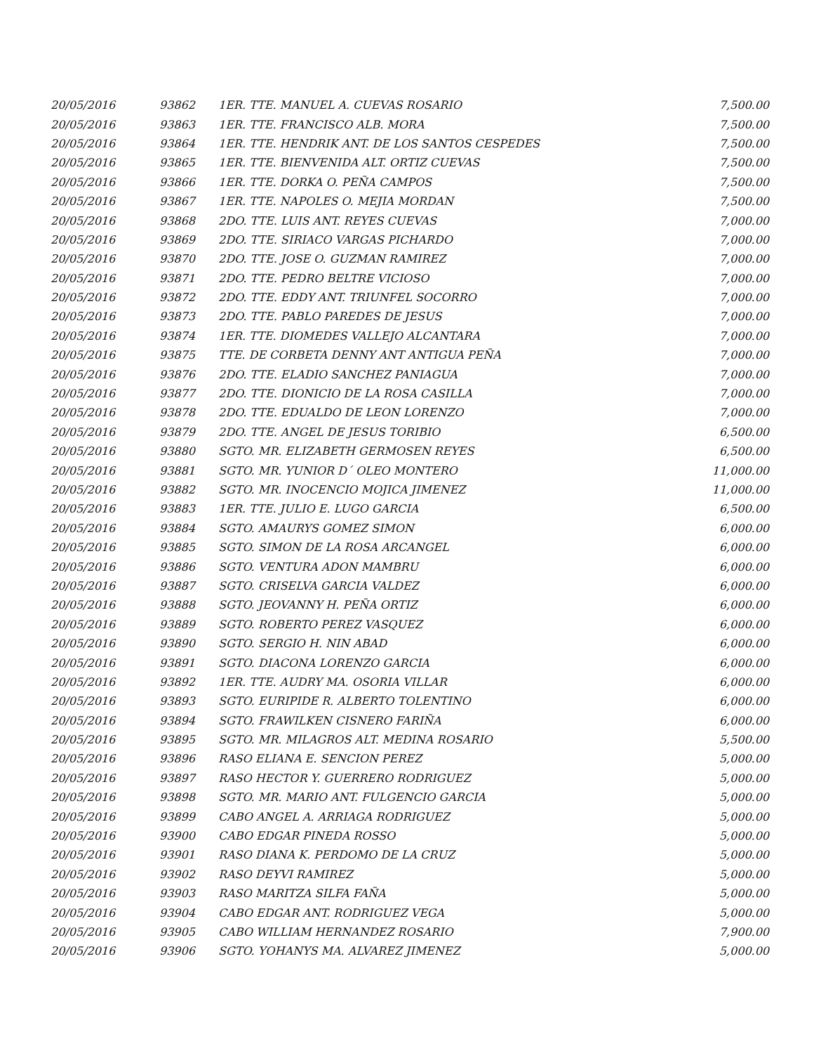| 20/05/2016 | 93862 | 1ER. TTE. MANUEL A. CUEVAS ROSARIO | 7,500.00 |
| 20/05/2016 | 93863 | 1ER. TTE. FRANCISCO ALB. MORA | 7,500.00 |
| 20/05/2016 | 93864 | 1ER. TTE. HENDRIK ANT. DE LOS SANTOS CESPEDES | 7,500.00 |
| 20/05/2016 | 93865 | 1ER. TTE. BIENVENIDA ALT. ORTIZ CUEVAS | 7,500.00 |
| 20/05/2016 | 93866 | 1ER. TTE. DORKA O. PEÑA CAMPOS | 7,500.00 |
| 20/05/2016 | 93867 | 1ER. TTE. NAPOLES O. MEJIA MORDAN | 7,500.00 |
| 20/05/2016 | 93868 | 2DO. TTE. LUIS ANT. REYES CUEVAS | 7,000.00 |
| 20/05/2016 | 93869 | 2DO. TTE. SIRIACO VARGAS PICHARDO | 7,000.00 |
| 20/05/2016 | 93870 | 2DO. TTE. JOSE O. GUZMAN RAMIREZ | 7,000.00 |
| 20/05/2016 | 93871 | 2DO. TTE. PEDRO BELTRE VICIOSO | 7,000.00 |
| 20/05/2016 | 93872 | 2DO. TTE. EDDY ANT. TRIUNFEL SOCORRO | 7,000.00 |
| 20/05/2016 | 93873 | 2DO. TTE. PABLO PAREDES DE JESUS | 7,000.00 |
| 20/05/2016 | 93874 | 1ER. TTE. DIOMEDES VALLEJO ALCANTARA | 7,000.00 |
| 20/05/2016 | 93875 | TTE. DE CORBETA DENNY ANT ANTIGUA PEÑA | 7,000.00 |
| 20/05/2016 | 93876 | 2DO. TTE. ELADIO SANCHEZ PANIAGUA | 7,000.00 |
| 20/05/2016 | 93877 | 2DO. TTE. DIONICIO DE LA ROSA CASILLA | 7,000.00 |
| 20/05/2016 | 93878 | 2DO. TTE. EDUALDO DE LEON LORENZO | 7,000.00 |
| 20/05/2016 | 93879 | 2DO. TTE. ANGEL DE JESUS TORIBIO | 6,500.00 |
| 20/05/2016 | 93880 | SGTO. MR. ELIZABETH GERMOSEN REYES | 6,500.00 |
| 20/05/2016 | 93881 | SGTO. MR. YUNIOR D´ OLEO MONTERO | 11,000.00 |
| 20/05/2016 | 93882 | SGTO. MR. INOCENCIO MOJICA JIMENEZ | 11,000.00 |
| 20/05/2016 | 93883 | 1ER. TTE. JULIO E. LUGO GARCIA | 6,500.00 |
| 20/05/2016 | 93884 | SGTO. AMAURYS GOMEZ SIMON | 6,000.00 |
| 20/05/2016 | 93885 | SGTO. SIMON DE LA ROSA ARCANGEL | 6,000.00 |
| 20/05/2016 | 93886 | SGTO. VENTURA ADON MAMBRU | 6,000.00 |
| 20/05/2016 | 93887 | SGTO. CRISELVA GARCIA VALDEZ | 6,000.00 |
| 20/05/2016 | 93888 | SGTO. JEOVANNY H. PEÑA ORTIZ | 6,000.00 |
| 20/05/2016 | 93889 | SGTO. ROBERTO PEREZ VASQUEZ | 6,000.00 |
| 20/05/2016 | 93890 | SGTO. SERGIO H. NIN ABAD | 6,000.00 |
| 20/05/2016 | 93891 | SGTO. DIACONA LORENZO GARCIA | 6,000.00 |
| 20/05/2016 | 93892 | 1ER. TTE. AUDRY MA. OSORIA VILLAR | 6,000.00 |
| 20/05/2016 | 93893 | SGTO. EURIPIDE R. ALBERTO TOLENTINO | 6,000.00 |
| 20/05/2016 | 93894 | SGTO. FRAWILKEN CISNERO FARIÑA | 6,000.00 |
| 20/05/2016 | 93895 | SGTO. MR. MILAGROS ALT. MEDINA ROSARIO | 5,500.00 |
| 20/05/2016 | 93896 | RASO ELIANA E. SENCION PEREZ | 5,000.00 |
| 20/05/2016 | 93897 | RASO HECTOR Y. GUERRERO RODRIGUEZ | 5,000.00 |
| 20/05/2016 | 93898 | SGTO. MR. MARIO ANT. FULGENCIO GARCIA | 5,000.00 |
| 20/05/2016 | 93899 | CABO ANGEL A. ARRIAGA RODRIGUEZ | 5,000.00 |
| 20/05/2016 | 93900 | CABO EDGAR PINEDA ROSSO | 5,000.00 |
| 20/05/2016 | 93901 | RASO DIANA K. PERDOMO DE LA CRUZ | 5,000.00 |
| 20/05/2016 | 93902 | RASO DEYVI RAMIREZ | 5,000.00 |
| 20/05/2016 | 93903 | RASO MARITZA SILFA FAÑA | 5,000.00 |
| 20/05/2016 | 93904 | CABO EDGAR ANT. RODRIGUEZ VEGA | 5,000.00 |
| 20/05/2016 | 93905 | CABO WILLIAM HERNANDEZ ROSARIO | 7,900.00 |
| 20/05/2016 | 93906 | SGTO. YOHANYS MA. ALVAREZ JIMENEZ | 5,000.00 |